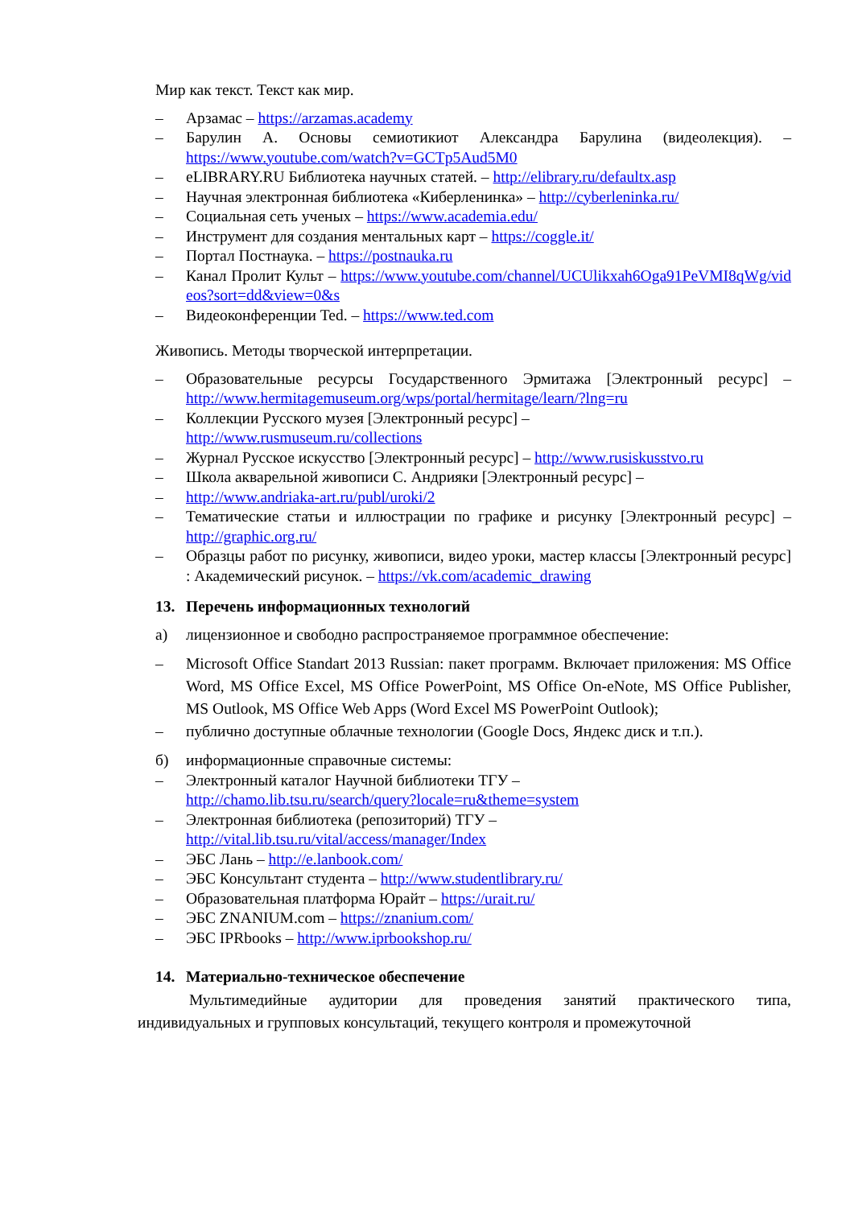Мир как текст. Текст как мир.
– Арзамас – https://arzamas.academy
– Барулин А. Основы семиотикиот Александра Барулина (видеолекция). – https://www.youtube.com/watch?v=GCTp5Aud5M0
– eLIBRARY.RU Библиотека научных статей. – http://elibrary.ru/defaultx.asp
– Научная электронная библиотека «Киберленинка» – http://cyberleninka.ru/
– Социальная сеть ученых – https://www.academia.edu/
– Инструмент для создания ментальных карт – https://coggle.it/
– Портал Постнаука. – https://postnauka.ru
– Канал Пролит Культ – https://www.youtube.com/channel/UCUlikxah6Oga91PeVMI8qWg/videos?sort=dd&view=0&s
– Видеоконференции Ted. – https://www.ted.com
Живопись. Методы творческой интерпретации.
– Образовательные ресурсы Государственного Эрмитажа [Электронный ресурс] – http://www.hermitagemuseum.org/wps/portal/hermitage/learn/?lng=ru
– Коллекции Русского музея [Электронный ресурс] –
http://www.rusmuseum.ru/collections
– Журнал Русское искусство [Электронный ресурс] – http://www.rusiskusstvo.ru
– Школа акварельной живописи С. Андрияки [Электронный ресурс] –
– http://www.andriaka-art.ru/publ/uroki/2
– Тематические статьи и иллюстрации по графике и рисунку [Электронный ресурс] – http://graphic.org.ru/
– Образцы работ по рисунку, живописи, видео уроки, мастер классы [Электронный ресурс] : Академический рисунок. – https://vk.com/academic_drawing
13. Перечень информационных технологий
а) лицензионное и свободно распространяемое программное обеспечение:
– Microsoft Office Standart 2013 Russian: пакет программ. Включает приложения: MS Office Word, MS Office Excel, MS Office PowerPoint, MS Office On-eNote, MS Office Publisher, MS Outlook, MS Office Web Apps (Word Excel MS PowerPoint Outlook);
– публично доступные облачные технологии (Google Docs, Яндекс диск и т.п.).
б) информационные справочные системы:
– Электронный каталог Научной библиотеки ТГУ –
http://chamo.lib.tsu.ru/search/query?locale=ru&theme=system
– Электронная библиотека (репозиторий) ТГУ –
http://vital.lib.tsu.ru/vital/access/manager/Index
– ЭБС Лань – http://e.lanbook.com/
– ЭБС Консультант студента – http://www.studentlibrary.ru/
– Образовательная платформа Юрайт – https://urait.ru/
– ЭБС ZNANIUM.com – https://znanium.com/
– ЭБС IPRbooks – http://www.iprbookshop.ru/
14. Материально-техническое обеспечение
Мультимедийные аудитории для проведения занятий практического типа, индивидуальных и групповых консультаций, текущего контроля и промежуточной